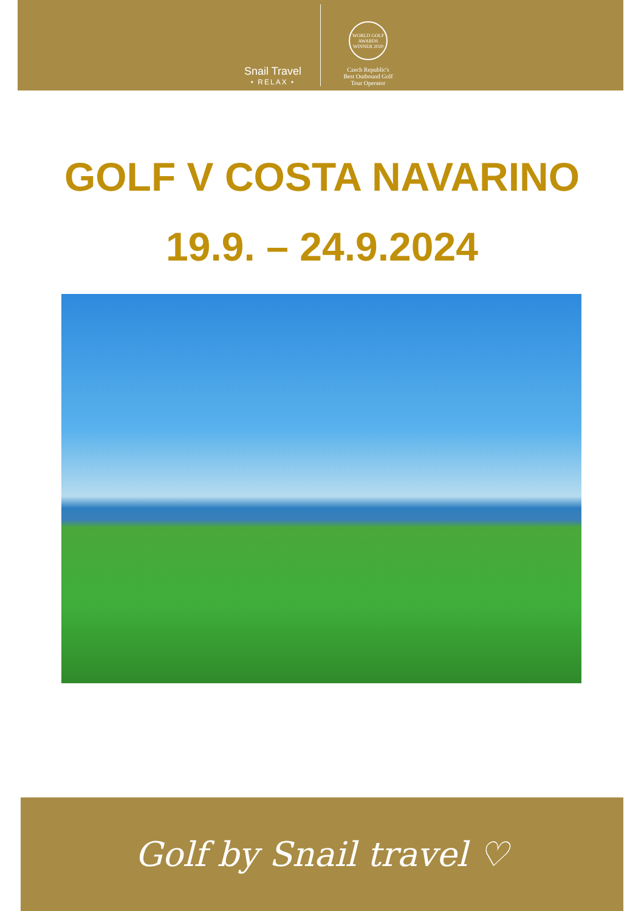Snail Travel
• RELAX •
WORLD GOLF AWARDS WINNER 2020
Czech Republic's
Best Outbound Golf
Tour Operator
GOLF V COSTA NAVARINO
19.9. – 24.9.2024
Golf by Snail travel ♡